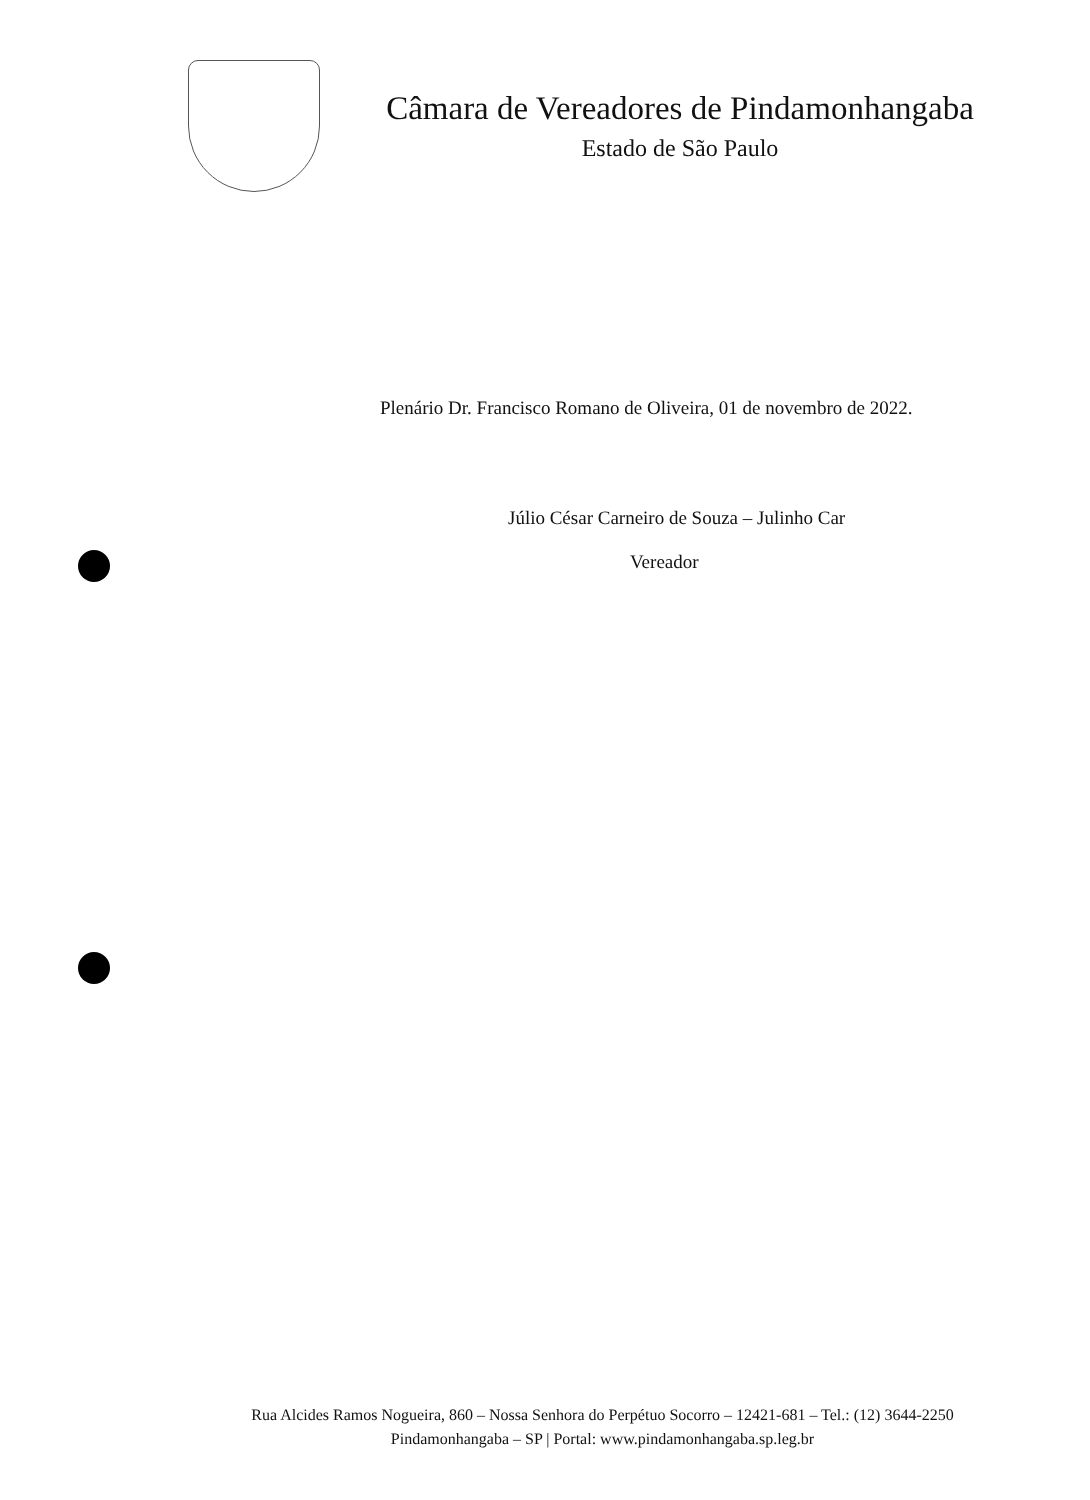Câmara de Vereadores de Pindamonhangaba
Estado de São Paulo
Plenário Dr. Francisco Romano de Oliveira, 01 de novembro de 2022.
Júlio César Carneiro de Souza – Julinho Car
Vereador
Rua Alcides Ramos Nogueira, 860 – Nossa Senhora do Perpétuo Socorro – 12421-681 – Tel.: (12) 3644-2250
Pindamonhangaba – SP | Portal: www.pindamonhangaba.sp.leg.br